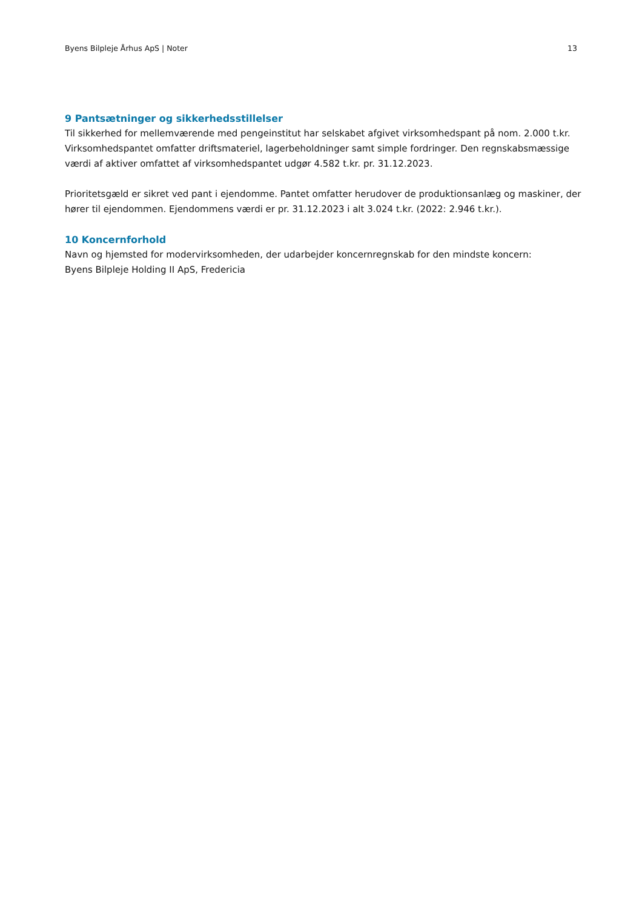Byens Bilpleje Århus ApS | Noter 13
9 Pantsætninger og sikkerhedsstillelser
Til sikkerhed for mellemværende med pengeinstitut har selskabet afgivet virksomhedspant på nom. 2.000 t.kr. Virksomhedspantet omfatter driftsmateriel, lagerbeholdninger samt simple fordringer. Den regnskabsmæssige værdi af aktiver omfattet af virksomhedspantet udgør 4.582 t.kr. pr. 31.12.2023.
Prioritetsgæld er sikret ved pant i ejendomme. Pantet omfatter herudover de produktionsanlæg og maskiner, der hører til ejendommen. Ejendommens værdi er pr. 31.12.2023 i alt 3.024 t.kr. (2022: 2.946 t.kr.).
10 Koncernforhold
Navn og hjemsted for modervirksomheden, der udarbejder koncernregnskab for den mindste koncern:
Byens Bilpleje Holding II ApS, Fredericia